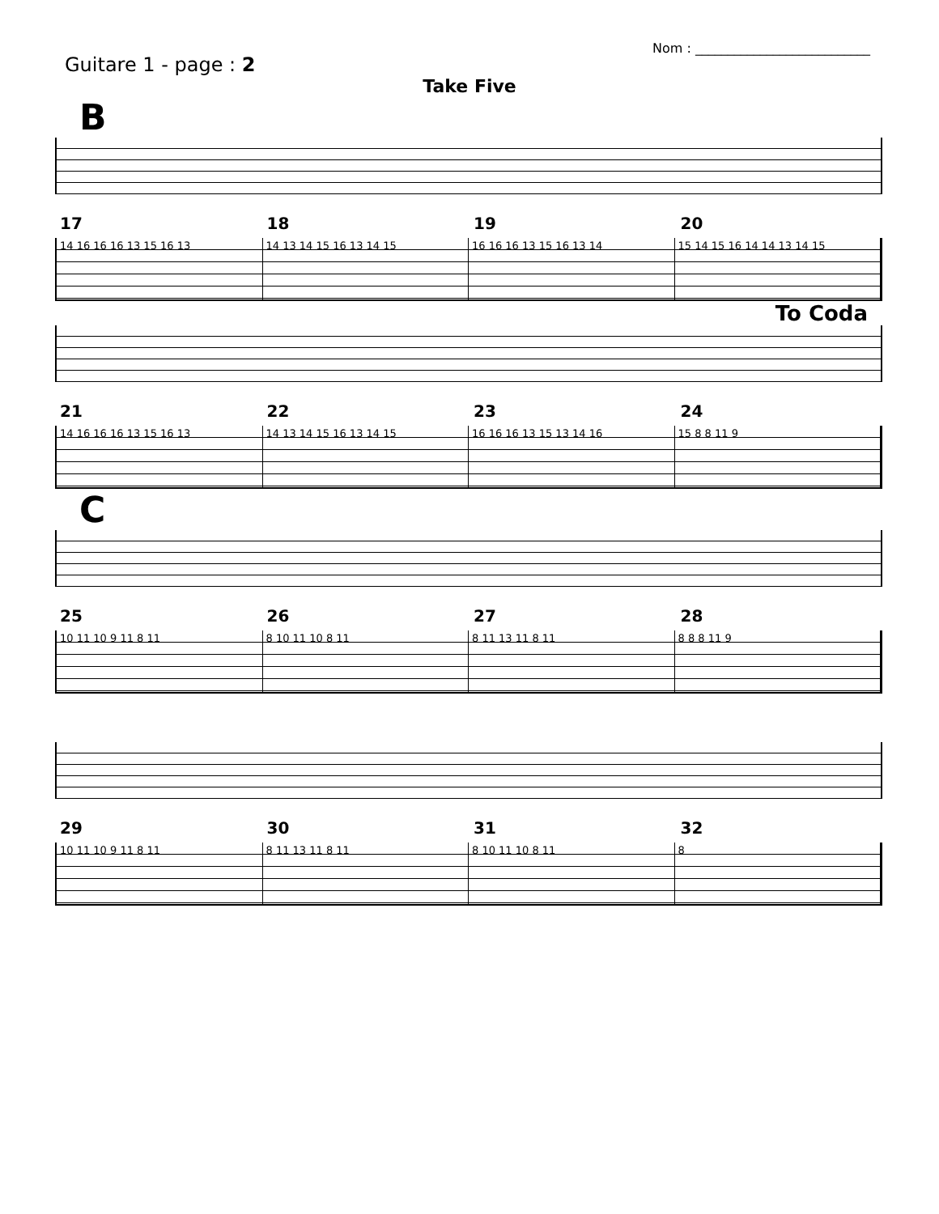Guitare 1 - page : 2
Nom : ___________________________
Take Five
B
17 18 19 20
14 16 16 16 13 15 16 13 14 13 14 15 16 13 14 15 16 16 16 13 15 16 13 14 15 14 15 16 14 14 13 14 15
To Coda
21 22 23 24
14 16 16 16 13 15 16 13 14 13 14 15 16 13 14 15 16 16 16 13 15 13 14 16 15 8 8 11 9
C
25 26 27 28
10 11 10 9 11 8 11 8 10 11 10 8 11 8 11 13 11 8 11 8 8 8 11 9
29 30 31 32
10 11 10 9 11 8 11 8 11 13 11 8 11 8 10 11 10 8 11 8